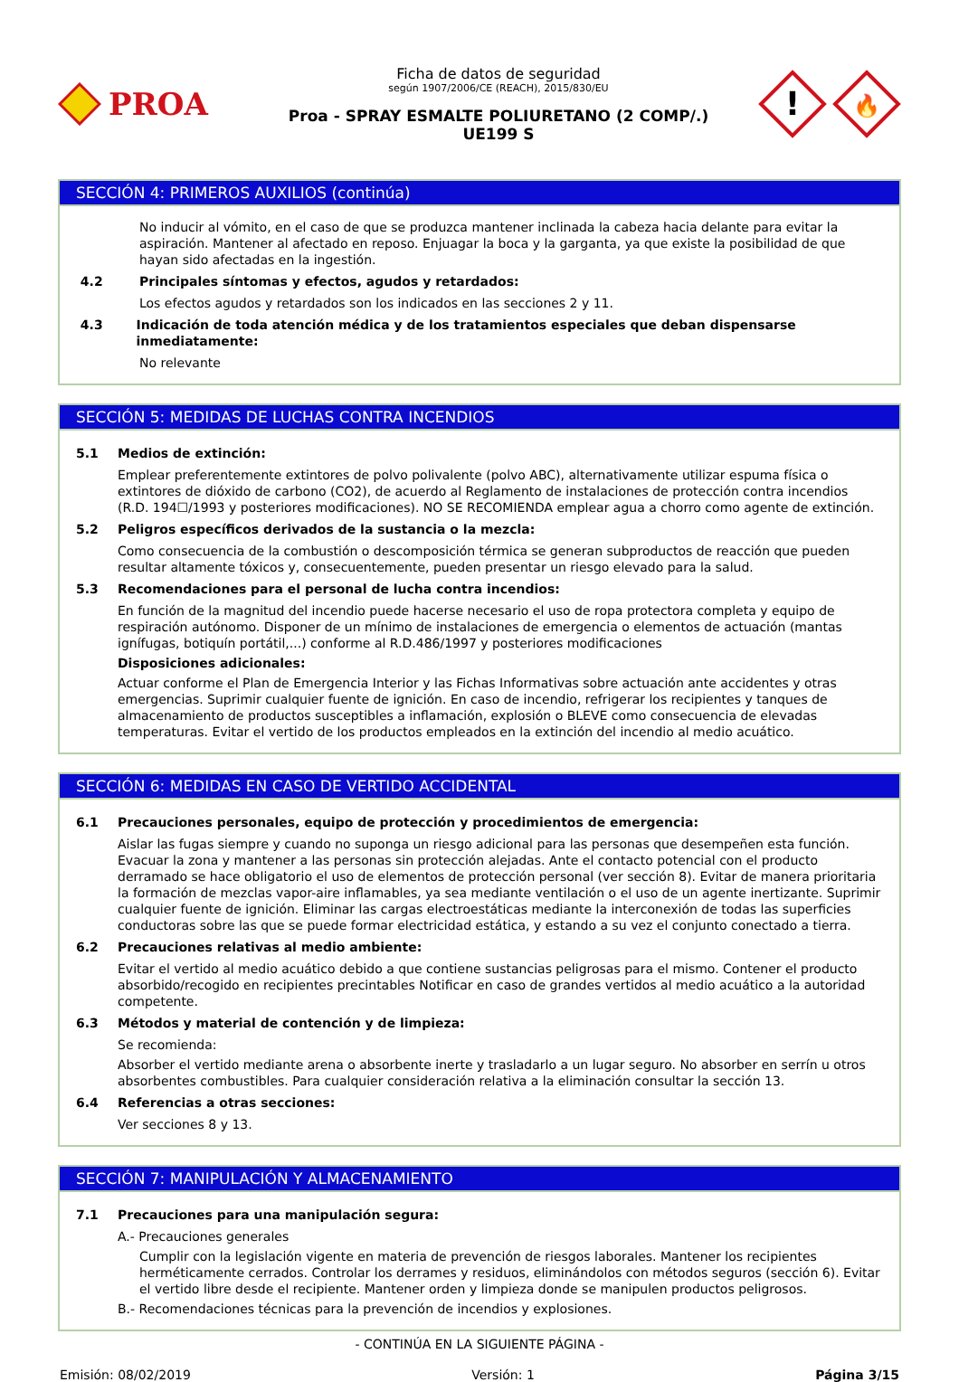PROA
Ficha de datos de seguridad
según 1907/2006/CE (REACH), 2015/830/EU
Proa - SPRAY ESMALTE POLIURETANO (2 COMP/.)
UE199 S
!
🔥
SECCIÓN 4: PRIMEROS AUXILIOS (continúa)
No inducir al vómito, en el caso de que se produzca mantener inclinada la cabeza hacia delante para evitar la aspiración. Mantener al afectado en reposo. Enjuagar la boca y la garganta, ya que existe la posibilidad de que hayan sido afectadas en la ingestión.
4.2 Principales síntomas y efectos, agudos y retardados:
Los efectos agudos y retardados son los indicados en las secciones 2 y 11.
4.3 Indicación de toda atención médica y de los tratamientos especiales que deban dispensarse inmediatamente:
No relevante
SECCIÓN 5: MEDIDAS DE LUCHAS CONTRA INCENDIOS
5.1 Medios de extinción:
Emplear preferentemente extintores de polvo polivalente (polvo ABC), alternativamente utilizar espuma física o extintores de dióxido de carbono (CO2), de acuerdo al Reglamento de instalaciones de protección contra incendios (R.D. 194☐/1993 y posteriores modificaciones). NO SE RECOMIENDA emplear agua a chorro como agente de extinción.
5.2 Peligros específicos derivados de la sustancia o la mezcla:
Como consecuencia de la combustión o descomposición térmica se generan subproductos de reacción que pueden resultar altamente tóxicos y, consecuentemente, pueden presentar un riesgo elevado para la salud.
5.3 Recomendaciones para el personal de lucha contra incendios:
En función de la magnitud del incendio puede hacerse necesario el uso de ropa protectora completa y equipo de respiración autónomo. Disponer de un mínimo de instalaciones de emergencia o elementos de actuación (mantas ignífugas, botiquín portátil,...) conforme al R.D.486/1997 y posteriores modificaciones
Disposiciones adicionales:
Actuar conforme el Plan de Emergencia Interior y las Fichas Informativas sobre actuación ante accidentes y otras emergencias. Suprimir cualquier fuente de ignición. En caso de incendio, refrigerar los recipientes y tanques de almacenamiento de productos susceptibles a inflamación, explosión o BLEVE como consecuencia de elevadas temperaturas. Evitar el vertido de los productos empleados en la extinción del incendio al medio acuático.
SECCIÓN 6: MEDIDAS EN CASO DE VERTIDO ACCIDENTAL
6.1 Precauciones personales, equipo de protección y procedimientos de emergencia:
Aislar las fugas siempre y cuando no suponga un riesgo adicional para las personas que desempeñen esta función. Evacuar la zona y mantener a las personas sin protección alejadas. Ante el contacto potencial con el producto derramado se hace obligatorio el uso de elementos de protección personal (ver sección 8). Evitar de manera prioritaria la formación de mezclas vapor-aire inflamables, ya sea mediante ventilación o el uso de un agente inertizante. Suprimir cualquier fuente de ignición. Eliminar las cargas electroestáticas mediante la interconexión de todas las superficies conductoras sobre las que se puede formar electricidad estática, y estando a su vez el conjunto conectado a tierra.
6.2 Precauciones relativas al medio ambiente:
Evitar el vertido al medio acuático debido a que contiene sustancias peligrosas para el mismo. Contener el producto absorbido/recogido en recipientes precintables Notificar en caso de grandes vertidos al medio acuático a la autoridad competente.
6.3 Métodos y material de contención y de limpieza:
Se recomienda:
Absorber el vertido mediante arena o absorbente inerte y trasladarlo a un lugar seguro. No absorber en serrín u otros absorbentes combustibles. Para cualquier consideración relativa a la eliminación consultar la sección 13.
6.4 Referencias a otras secciones:
Ver secciones 8 y 13.
SECCIÓN 7: MANIPULACIÓN Y ALMACENAMIENTO
7.1 Precauciones para una manipulación segura:
A.- Precauciones generales
Cumplir con la legislación vigente en materia de prevención de riesgos laborales. Mantener los recipientes herméticamente cerrados. Controlar los derrames y residuos, eliminándolos con métodos seguros (sección 6). Evitar el vertido libre desde el recipiente. Mantener orden y limpieza donde se manipulen productos peligrosos.
B.- Recomendaciones técnicas para la prevención de incendios y explosiones.
- CONTINÚA EN LA SIGUIENTE PÁGINA -
Emisión: 08/02/2019 Versión: 1 Página 3/15